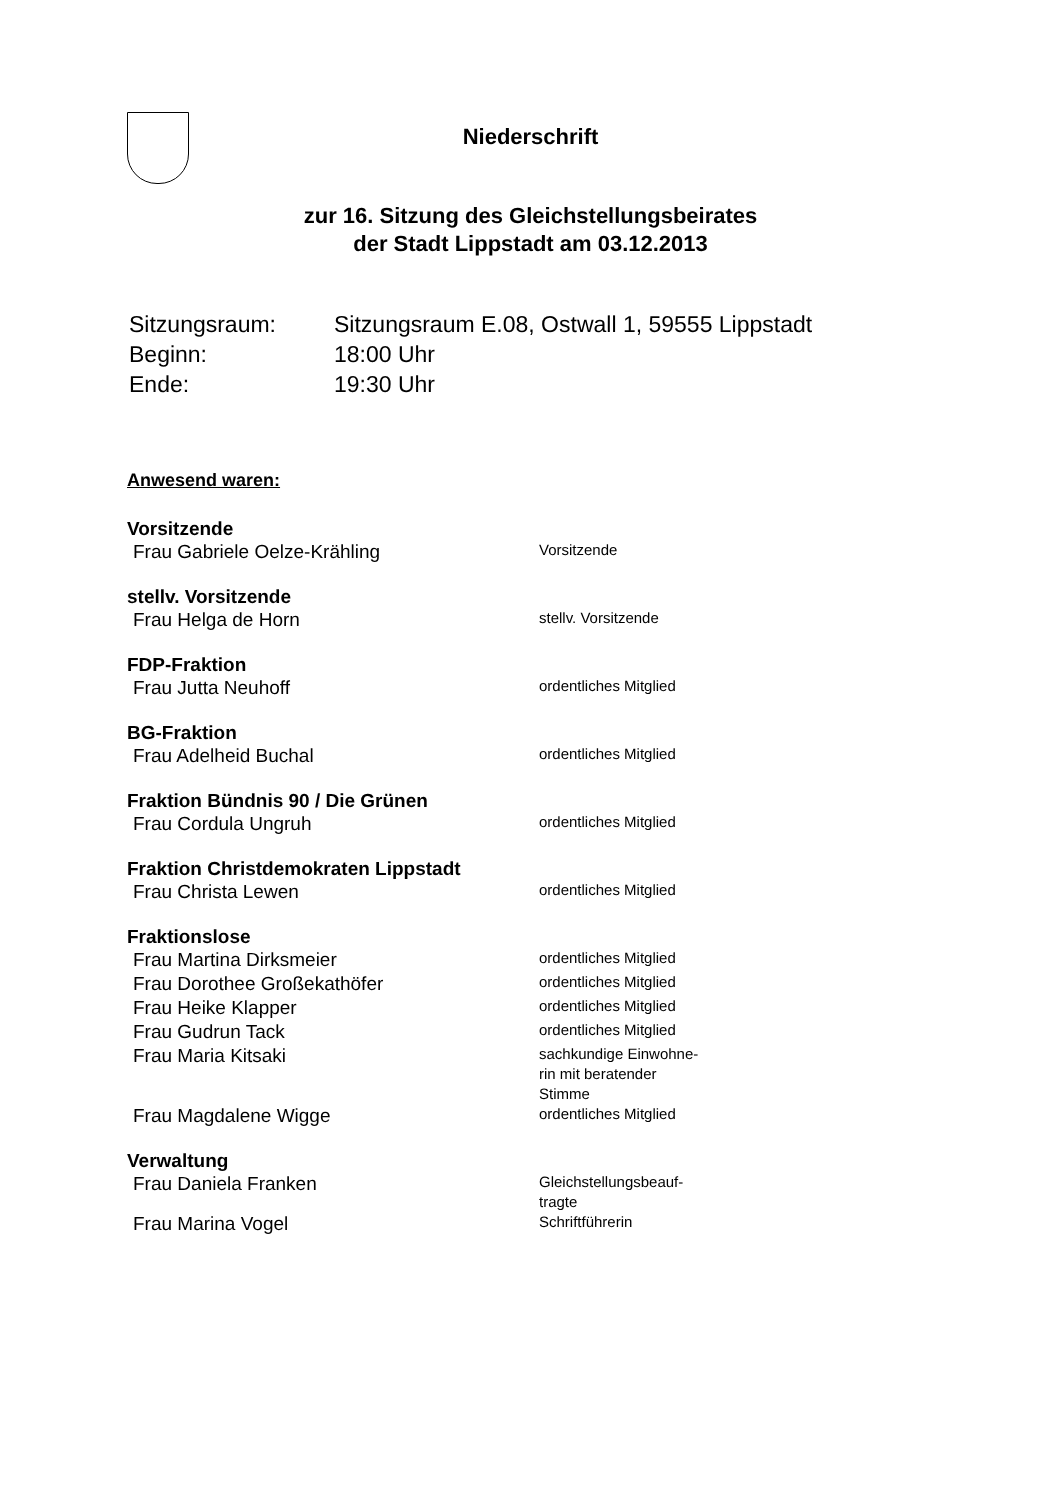Niederschrift
zur 16. Sitzung des Gleichstellungsbeirates
der Stadt Lippstadt am 03.12.2013
| Sitzungsraum: | Sitzungsraum E.08, Ostwall 1, 59555 Lippstadt |
| Beginn: | 18:00 Uhr |
| Ende: | 19:30 Uhr |
Anwesend waren:
Vorsitzende
| Frau Gabriele Oelze-Krähling | Vorsitzende |
stellv. Vorsitzende
| Frau Helga de Horn | stellv. Vorsitzende |
FDP-Fraktion
| Frau Jutta Neuhoff | ordentliches Mitglied |
BG-Fraktion
| Frau Adelheid Buchal | ordentliches Mitglied |
Fraktion Bündnis 90 / Die Grünen
| Frau Cordula Ungruh | ordentliches Mitglied |
Fraktion Christdemokraten Lippstadt
| Frau Christa Lewen | ordentliches Mitglied |
Fraktionslose
| Frau Martina Dirksmeier | ordentliches Mitglied |
| Frau Dorothee Großekathöfer | ordentliches Mitglied |
| Frau Heike Klapper | ordentliches Mitglied |
| Frau Gudrun Tack | ordentliches Mitglied |
| Frau Maria Kitsaki | sachkundige Einwohne- rin mit beratender Stimme |
| Frau Magdalene Wigge | ordentliches Mitglied |
Verwaltung
| Frau Daniela Franken | Gleichstellungsbeauf- tragte |
| Frau Marina Vogel | Schriftführerin |